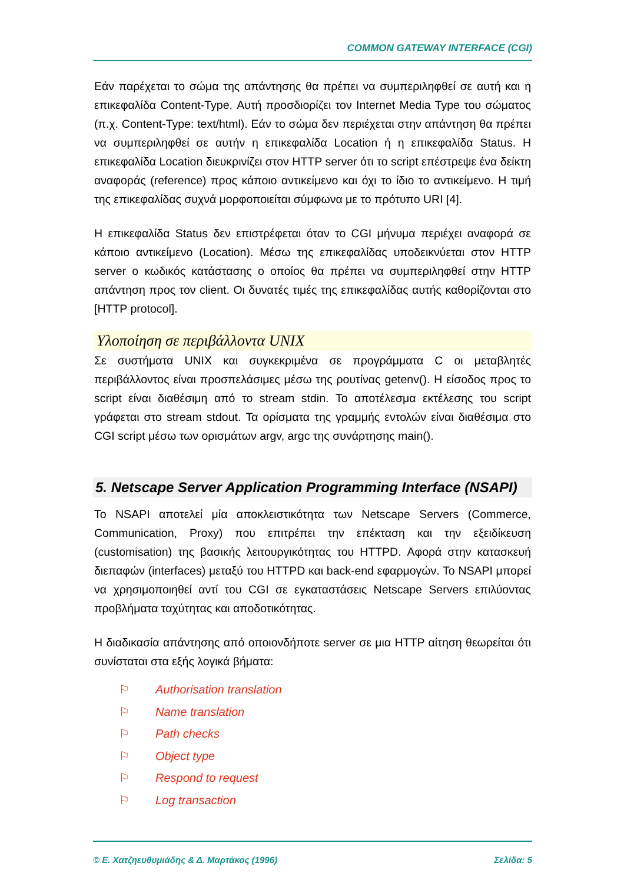COMMON GATEWAY INTERFACE (CGI)
Εάν παρέχεται το σώμα της απάντησης θα πρέπει να συμπεριληφθεί σε αυτή και η επικεφαλίδα Content-Type. Αυτή προσδιορίζει τον Internet Media Type του σώματος (π.χ. Content-Type: text/html). Εάν το σώμα δεν περιέχεται στην απάντηση θα πρέπει να συμπεριληφθεί σε αυτήν η επικεφαλίδα Location ή η επικεφαλίδα Status. Η επικεφαλίδα Location διευκρινίζει στον HTTP server ότι το script επέστρεψε ένα δείκτη αναφοράς (reference) προς κάποιο αντικείμενο και όχι το ίδιο το αντικείμενο. Η τιμή της επικεφαλίδας συχνά μορφοποιείται σύμφωνα με το πρότυπο URI [4].
Η επικεφαλίδα Status δεν επιστρέφεται όταν το CGI μήνυμα περιέχει αναφορά σε κάποιο αντικείμενο (Location). Μέσω της επικεφαλίδας υποδεικνύεται στον HTTP server ο κωδικός κατάστασης ο οποίος θα πρέπει να συμπεριληφθεί στην HTTP απάντηση προς τον client. Οι δυνατές τιμές της επικεφαλίδας αυτής καθορίζονται στο [HTTP protocol].
Υλοποίηση σε περιβάλλοντα UNIX
Σε συστήματα UNIX και συγκεκριμένα σε προγράμματα C οι μεταβλητές περιβάλλοντος είναι προσπελάσιμες μέσω της ρουτίνας getenv(). Η είσοδος προς το script είναι διαθέσιμη από το stream stdin. Το αποτέλεσμα εκτέλεσης του script γράφεται στο stream stdout. Τα ορίσματα της γραμμής εντολών είναι διαθέσιμα στο CGI script μέσω των ορισμάτων argv, argc της συνάρτησης main().
5. Netscape Server Application Programming Interface (NSAPI)
Το NSAPI αποτελεί μία αποκλειστικότητα των Netscape Servers (Commerce, Communication, Proxy) που επιτρέπει την επέκταση και την εξειδίκευση (customisation) της βασικής λειτουργικότητας του HTTPD. Αφορά στην κατασκευή διεπαφών (interfaces) μεταξύ του HTTPD και back-end εφαρμογών. Το NSAPI μπορεί να χρησιμοποιηθεί αντί του CGI σε εγκαταστάσεις Netscape Servers επιλύοντας προβλήματα ταχύτητας και αποδοτικότητας.
Η διαδικασία απάντησης από οποιονδήποτε server σε μια HTTP αίτηση θεωρείται ότι συνίσταται στα εξής λογικά βήματα:
⚐ Authorisation translation
⚐ Name translation
⚐ Path checks
⚐ Object type
⚐ Respond to request
⚐ Log transaction
© Ε. Χατζηευθυμιάδης & Δ. Μαρτάκος (1996) Σελίδα: 5